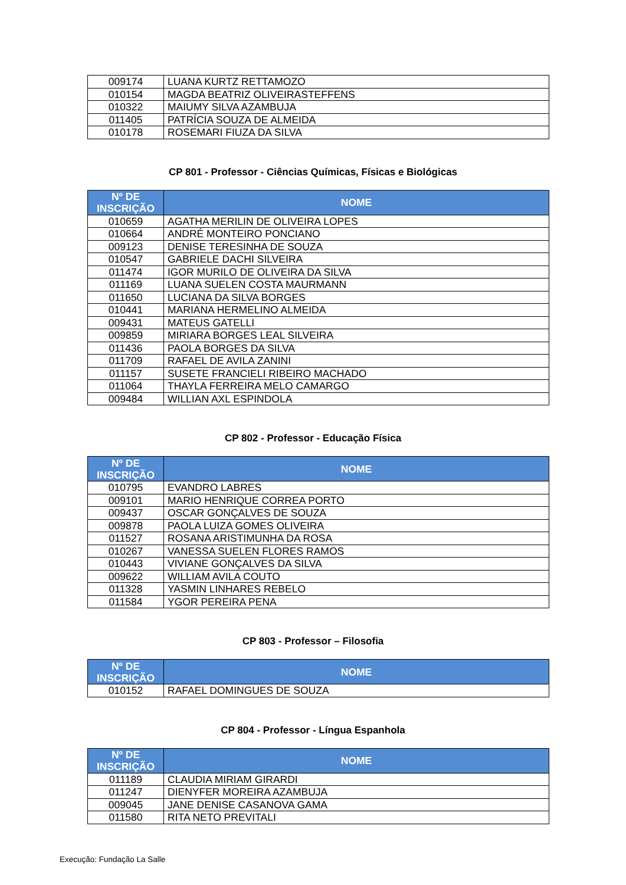| 009174 | LUANA KURTZ RETTAMOZO |
| 010154 | MAGDA BEATRIZ OLIVEIRASTEFFENS |
| 010322 | MAIUMY SILVA AZAMBUJA |
| 011405 | PATRÍCIA SOUZA DE ALMEIDA |
| 010178 | ROSEMARI FIUZA DA SILVA |
CP 801 - Professor - Ciências Químicas, Físicas e Biológicas
| Nº DE INSCRIÇÃO | NOME |
| --- | --- |
| 010659 | AGATHA MERILIN DE OLIVEIRA LOPES |
| 010664 | ANDRÉ MONTEIRO PONCIANO |
| 009123 | DENISE TERESINHA DE SOUZA |
| 010547 | GABRIELE DACHI SILVEIRA |
| 011474 | IGOR MURILO DE OLIVEIRA DA SILVA |
| 011169 | LUANA SUELEN COSTA MAURMANN |
| 011650 | LUCIANA DA SILVA BORGES |
| 010441 | MARIANA HERMELINO ALMEIDA |
| 009431 | MATEUS GATELLI |
| 009859 | MIRIARA BORGES LEAL SILVEIRA |
| 011436 | PAOLA BORGES DA SILVA |
| 011709 | RAFAEL DE AVILA ZANINI |
| 011157 | SUSETE FRANCIELI RIBEIRO MACHADO |
| 011064 | THAYLA FERREIRA MELO CAMARGO |
| 009484 | WILLIAN AXL ESPINDOLA |
CP 802 - Professor - Educação Física
| Nº DE INSCRIÇÃO | NOME |
| --- | --- |
| 010795 | EVANDRO LABRES |
| 009101 | MARIO HENRIQUE CORREA PORTO |
| 009437 | OSCAR GONÇALVES DE SOUZA |
| 009878 | PAOLA LUIZA GOMES OLIVEIRA |
| 011527 | ROSANA ARISTIMUNHA DA ROSA |
| 010267 | VANESSA SUELEN FLORES RAMOS |
| 010443 | VIVIANE GONÇALVES DA SILVA |
| 009622 | WILLIAM AVILA COUTO |
| 011328 | YASMIN LINHARES REBELO |
| 011584 | YGOR PEREIRA PENA |
CP 803 - Professor – Filosofia
| Nº DE INSCRIÇÃO | NOME |
| --- | --- |
| 010152 | RAFAEL DOMINGUES DE SOUZA |
CP 804 - Professor - Língua Espanhola
| Nº DE INSCRIÇÃO | NOME |
| --- | --- |
| 011189 | CLAUDIA MIRIAM GIRARDI |
| 011247 | DIENYFER MOREIRA AZAMBUJA |
| 009045 | JANE DENISE CASANOVA GAMA |
| 011580 | RITA NETO PREVITALI |
Execução: Fundação La Salle